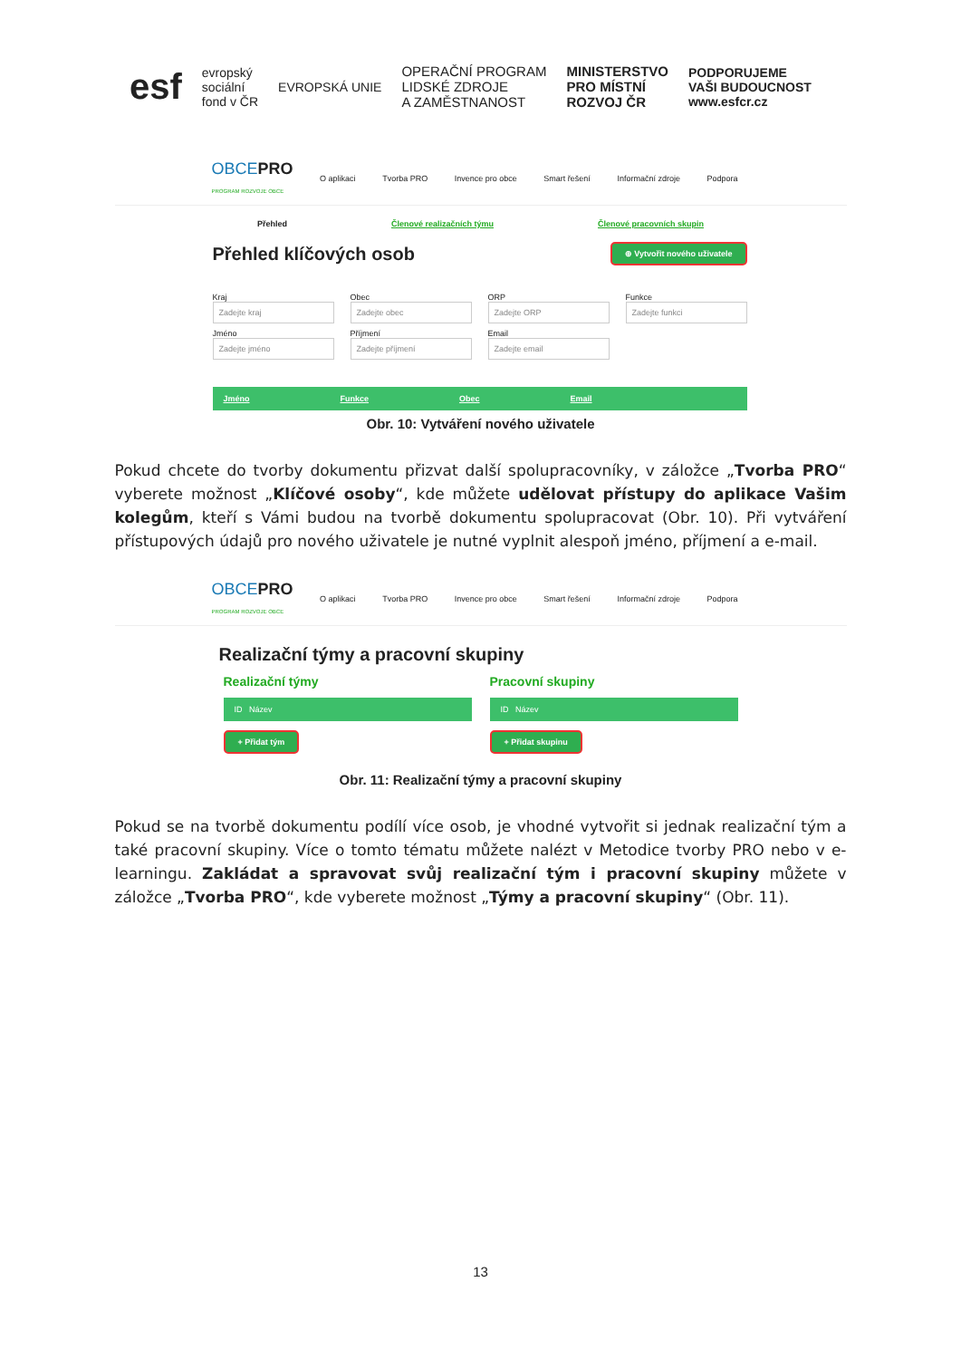esf
evropský
sociální
fond v ČR
EVROPSKÁ UNIE
OPERAČNÍ PROGRAM
LIDSKÉ ZDROJE
A ZAMĚSTNANOST
MINISTERSTVO
PRO MÍSTNÍ
ROZVOJ ČR
PODPORUJEME
VAŠI BUDOUCNOST
www.esfcr.cz
OBCEPRO
PROGRAM ROZVOJE OBCE
O aplikaci Tvorba PRO Invence pro obce Smart řešení Informační zdroje Podpora
Přehled Členové realizačních týmu Členové pracovních skupin
Přehled klíčových osob ⊕ Vytvořit nového uživatele
Kraj
Zadejte kraj
Obec
Zadejte obec
ORP
Zadejte ORP
Funkce
Zadejte funkci
Jméno
Zadejte jméno
Příjmení
Zadejte příjmení
Email
Zadejte email
Jméno Funkce Obec Email
Obr. 10: Vytváření nového uživatele
Pokud chcete do tvorby dokumentu přizvat další spolupracovníky, v záložce „Tvorba PRO“ vyberete možnost „Klíčové osoby“, kde můžete udělovat přístupy do aplikace Vašim kolegům, kteří s Vámi budou na tvorbě dokumentu spolupracovat (Obr. 10). Při vytváření přístupových údajů pro nového uživatele je nutné vyplnit alespoň jméno, příjmení a e-mail.
OBCEPRO
PROGRAM ROZVOJE OBCE
O aplikaci Tvorba PRO Invence pro obce Smart řešení Informační zdroje Podpora
Realizační týmy a pracovní skupiny
Realizační týmy
ID Název
+ Přidat tým
Pracovní skupiny
ID Název
+ Přidat skupinu
Obr. 11: Realizační týmy a pracovní skupiny
Pokud se na tvorbě dokumentu podílí více osob, je vhodné vytvořit si jednak realizační tým a také pracovní skupiny. Více o tomto tématu můžete nalézt v Metodice tvorby PRO nebo v e-learningu. Zakládat a spravovat svůj realizační tým i pracovní skupiny můžete v záložce „Tvorba PRO“, kde vyberete možnost „Týmy a pracovní skupiny“ (Obr. 11).
13